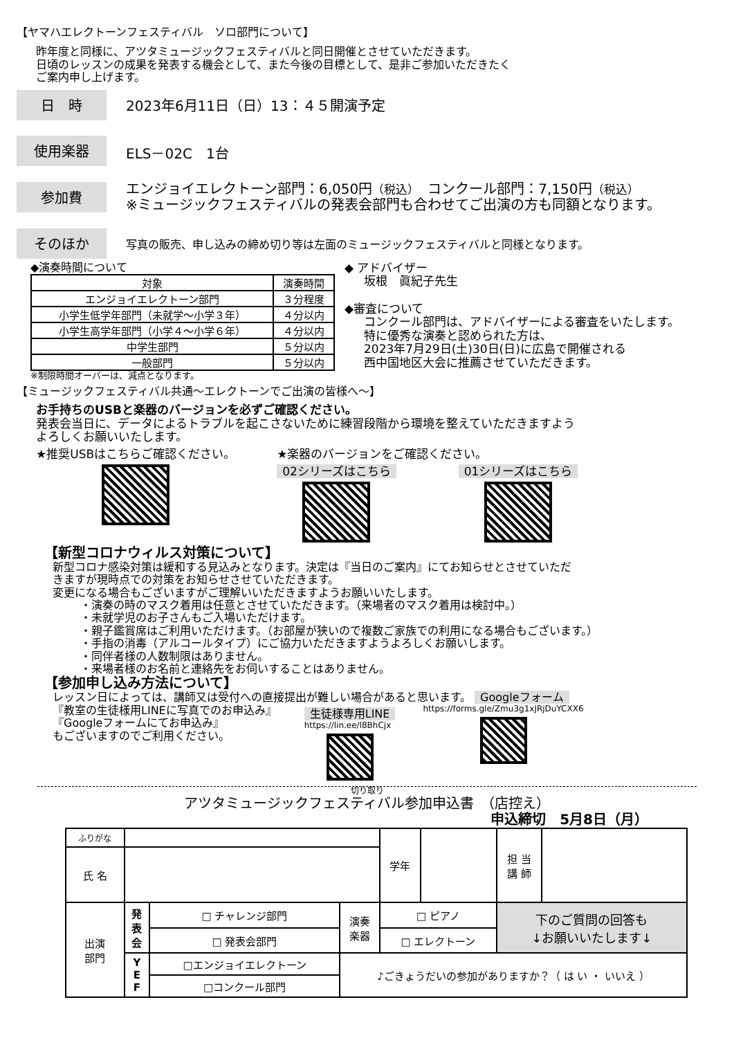【ヤマハエレクトーンフェスティバル　ソロ部門について】
昨年度と同様に、アツタミュージックフェスティバルと同日開催とさせていただきます。
日頃のレッスンの成果を発表する機会として、また今後の目標として、是非ご参加いただきたく
ご案内申し上げます。
日　時
2023年6月11日（日）13：４５開演予定
使用楽器
ELS－02C　1台
参加費
エンジョイエレクトーン部門：6,050円（税込）　コンクール部門：7,150円（税込）
※ミュージックフェスティバルの発表会部門も合わせてご出演の方も同額となります。
そのほか
写真の販売、申し込みの締め切り等は左面のミュージックフェスティバルと同様となります。
◆演奏時間について
| 対象 | 演奏時間 |
| --- | --- |
| エンジョイエレクトーン部門 | ３分程度 |
| 小学生低学年部門（未就学～小学３年） | ４分以内 |
| 小学生高学年部門（小学４～小学６年） | ４分以内 |
| 中学生部門 | ５分以内 |
| 一般部門 | ５分以内 |
※制限時間オーバーは、減点となります。
◆ アドバイザー
坂根　眞紀子先生
◆審査について
コンクール部門は、アドバイザーによる審査をいたします。
特に優秀な演奏と認められた方は、
2023年7月29日(土)30日(日)に広島で開催される
西中国地区大会に推薦させていただきます。
【ミュージックフェスティバル共通～エレクトーンでご出演の皆様へ～】
お手持ちのUSBと楽器のバージョンを必ずご確認ください。
発表会当日に、データによるトラブルを起こさないために練習段階から環境を整えていただきますよう
よろしくお願いいたします。
★推奨USBはこちらご確認ください。 ★楽器のバージョンをご確認ください。
02シリーズはこちら 01シリーズはこちら
【新型コロナウィルス対策について】
新型コロナ感染対策は緩和する見込みとなります。決定は『当日のご案内』にてお知らせとさせていただ
きますが現時点での対策をお知らせさせていただきます。
変更になる場合もございますがご理解いいただきますようお願いいたします。
・演奏の時のマスク着用は任意とさせていただきます。（来場者のマスク着用は検討中。）
・未就学児のお子さんもご入場いただけます。
・親子鑑賞席はご利用いただけます。（お部屋が狭いので複数ご家族での利用になる場合もございます。）
・手指の消毒（アルコールタイプ）にご協力いただきますようよろしくお願いします。
・同伴者様の人数制限はありません。
・来場者様のお名前と連絡先をお伺いすることはありません。
【参加申し込み方法について】
レッスン日によっては、講師又は受付への直接提出が難しい場合があると思います。 Googleフォーム
『教室の生徒様用LINEに写真でのお申込み』
『Googleフォームにてお申込み』
もございますのでご利用ください。
生徒様専用LINE
https://lin.ee/l8BhCjx
https://forms.gle/Zmu3g1xJRjDuYCXX6
切り取り
アツタミュージックフェスティバル参加申込書　（店控え）
申込締切　5月8日（月）
| ふりがな | | | | 学年 | | 担 当 講 師 | |
| 氏 名 | | | | | | | |
| 出演 部門 | 発 表 会 | □ チャレンジ部門 | 演奏 楽器 | □ ピアノ | | 下のご質問の回答も ↓お願いいたします↓ | |
| | | □ 発表会部門 | | □ エレクトーン | | | |
| | Y E F | □エンジョイエレクトーン | ♪ごきょうだいの参加がありますか？（ は い ・ いいえ ） | | | | |
| | | □コンクール部門 | | | | | |